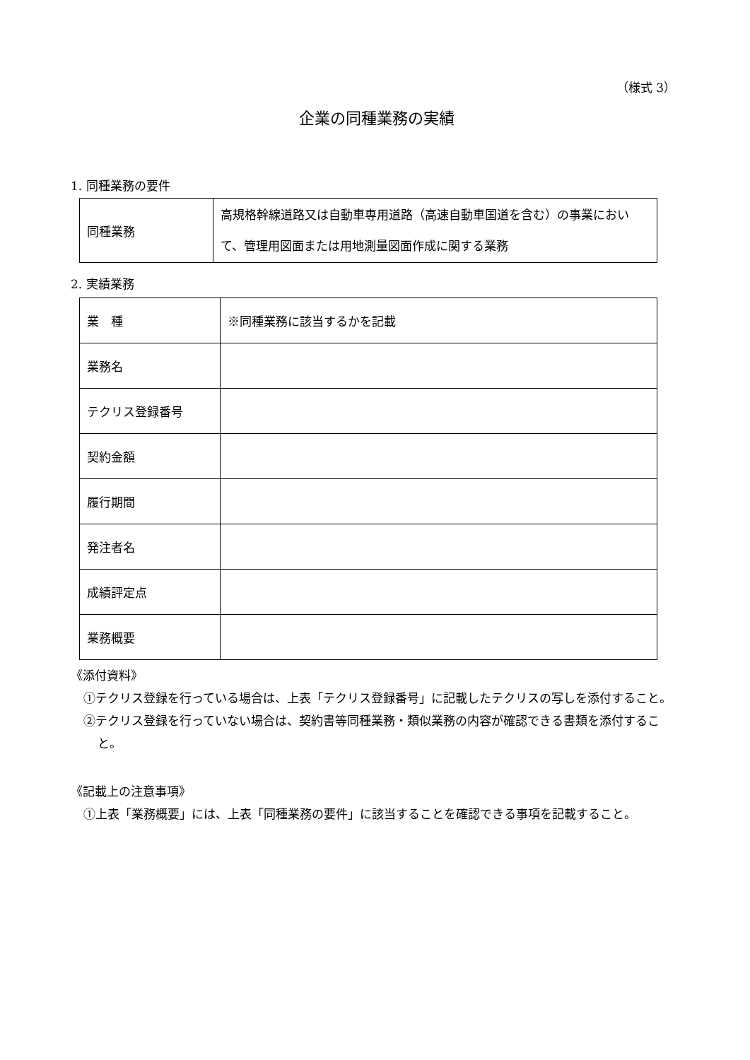（様式 3）
企業の同種業務の実績
1. 同種業務の要件
| 同種業務 | 高規格幹線道路又は自動車専用道路（高速自動車国道を含む）の事業において、管理用図面または用地測量図面作成に関する業務 |
2. 実績業務
| 業 種 | ※同種業務に該当するかを記載 |
| 業務名 | |
| テクリス登録番号 | |
| 契約金額 | |
| 履行期間 | |
| 発注者名 | |
| 成績評定点 | |
| 業務概要 | |
《添付資料》
①テクリス登録を行っている場合は、上表「テクリス登録番号」に記載したテクリスの写しを添付すること。
②テクリス登録を行っていない場合は、契約書等同種業務・類似業務の内容が確認できる書類を添付すること。
《記載上の注意事項》
①上表「業務概要」には、上表「同種業務の要件」に該当することを確認できる事項を記載すること。